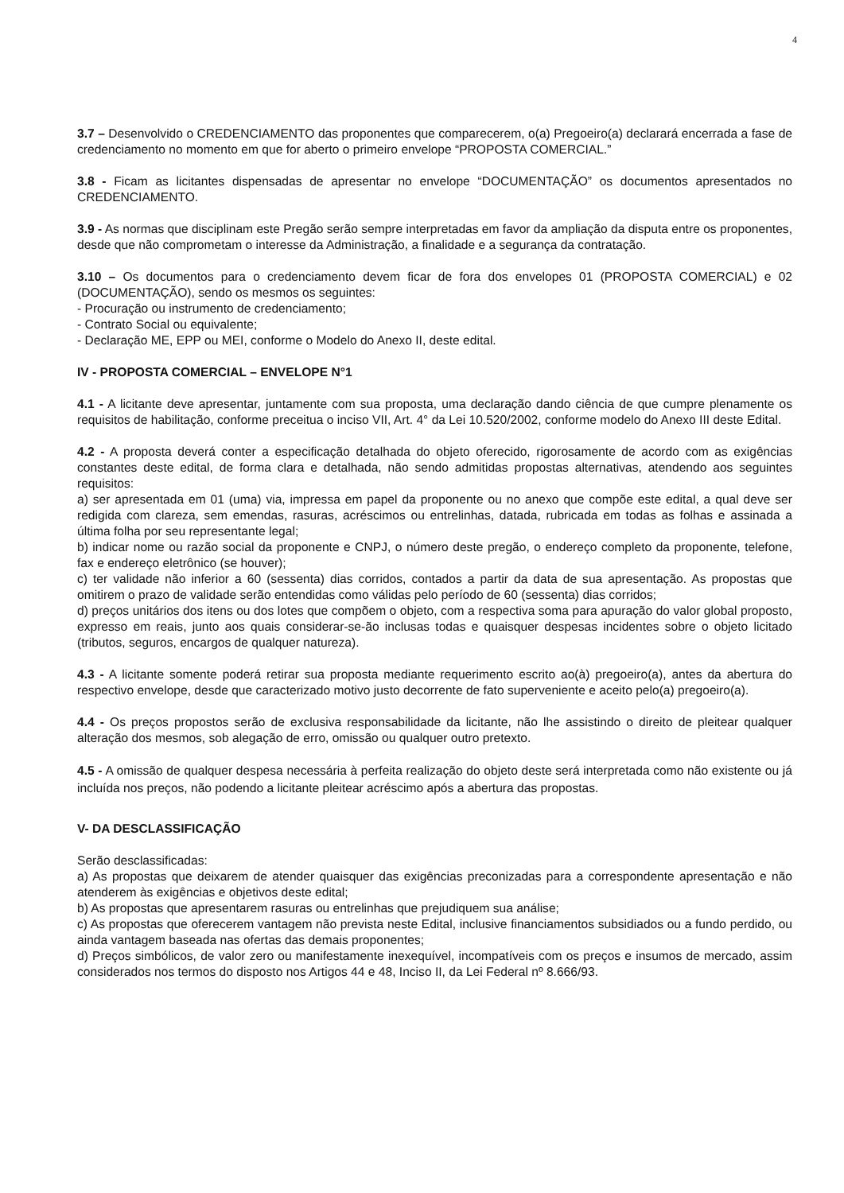4
3.7 – Desenvolvido o CREDENCIAMENTO das proponentes que comparecerem, o(a) Pregoeiro(a) declarará encerrada a fase de credenciamento no momento em que for aberto o primeiro envelope “PROPOSTA COMERCIAL.”
3.8 - Ficam as licitantes dispensadas de apresentar no envelope “DOCUMENTAÇÃO” os documentos apresentados no CREDENCIAMENTO.
3.9 - As normas que disciplinam este Pregão serão sempre interpretadas em favor da ampliação da disputa entre os proponentes, desde que não comprometam o interesse da Administração, a finalidade e a segurança da contratação.
3.10 – Os documentos para o credenciamento devem ficar de fora dos envelopes 01 (PROPOSTA COMERCIAL) e 02 (DOCUMENTAÇÃO), sendo os mesmos os seguintes:
- Procuração ou instrumento de credenciamento;
- Contrato Social ou equivalente;
- Declaração ME, EPP ou MEI, conforme o Modelo do Anexo II, deste edital.
IV - PROPOSTA COMERCIAL – ENVELOPE N°1
4.1 - A licitante deve apresentar, juntamente com sua proposta, uma declaração dando ciência de que cumpre plenamente os requisitos de habilitação, conforme preceitua o inciso VII, Art. 4° da Lei 10.520/2002, conforme modelo do Anexo III deste Edital.
4.2 - A proposta deverá conter a especificação detalhada do objeto oferecido, rigorosamente de acordo com as exigências constantes deste edital, de forma clara e detalhada, não sendo admitidas propostas alternativas, atendendo aos seguintes requisitos:
a) ser apresentada em 01 (uma) via, impressa em papel da proponente ou no anexo que compõe este edital, a qual deve ser redigida com clareza, sem emendas, rasuras, acréscimos ou entrelinhas, datada, rubricada em todas as folhas e assinada a última folha por seu representante legal;
b) indicar nome ou razão social da proponente e CNPJ, o número deste pregão, o endereço completo da proponente, telefone, fax e endereço eletrônico (se houver);
c) ter validade não inferior a 60 (sessenta) dias corridos, contados a partir da data de sua apresentação. As propostas que omitirem o prazo de validade serão entendidas como válidas pelo período de 60 (sessenta) dias corridos;
d) preços unitários dos itens ou dos lotes que compõem o objeto, com a respectiva soma para apuração do valor global proposto, expresso em reais, junto aos quais considerar-se-ão inclusas todas e quaisquer despesas incidentes sobre o objeto licitado (tributos, seguros, encargos de qualquer natureza).
4.3 - A licitante somente poderá retirar sua proposta mediante requerimento escrito ao(à) pregoeiro(a), antes da abertura do respectivo envelope, desde que caracterizado motivo justo decorrente de fato superveniente e aceito pelo(a) pregoeiro(a).
4.4 - Os preços propostos serão de exclusiva responsabilidade da licitante, não lhe assistindo o direito de pleitear qualquer alteração dos mesmos, sob alegação de erro, omissão ou qualquer outro pretexto.
4.5 - A omissão de qualquer despesa necessária à perfeita realização do objeto deste será interpretada como não existente ou já incluída nos preços, não podendo a licitante pleitear acréscimo após a abertura das propostas.
V- DA DESCLASSIFICAÇÃO
Serão desclassificadas:
a) As propostas que deixarem de atender quaisquer das exigências preconizadas para a correspondente apresentação e não atenderem às exigências e objetivos deste edital;
b) As propostas que apresentarem rasuras ou entrelinhas que prejudiquem sua análise;
c) As propostas que oferecerem vantagem não prevista neste Edital, inclusive financiamentos subsidiados ou a fundo perdido, ou ainda vantagem baseada nas ofertas das demais proponentes;
d) Preços simbólicos, de valor zero ou manifestamente inexequível, incompatíveis com os preços e insumos de mercado, assim considerados nos termos do disposto nos Artigos 44 e 48, Inciso II, da Lei Federal nº 8.666/93.